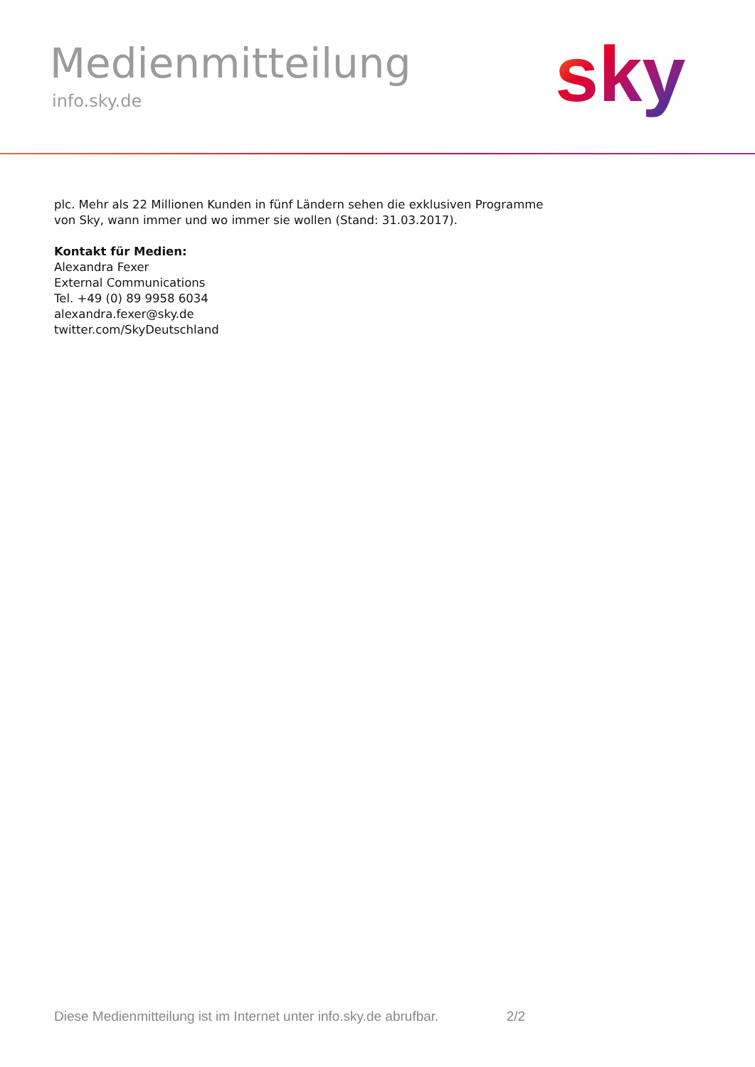Medienmitteilung
info.sky.de sky
plc. Mehr als 22 Millionen Kunden in fünf Ländern sehen die exklusiven Programme
von Sky, wann immer und wo immer sie wollen (Stand: 31.03.2017).
Kontakt für Medien:
Alexandra Fexer
External Communications
Tel. +49 (0) 89 9958 6034
alexandra.fexer@sky.de
twitter.com/SkyDeutschland
Diese Medienmitteilung ist im Internet unter info.sky.de abrufbar. 2/2